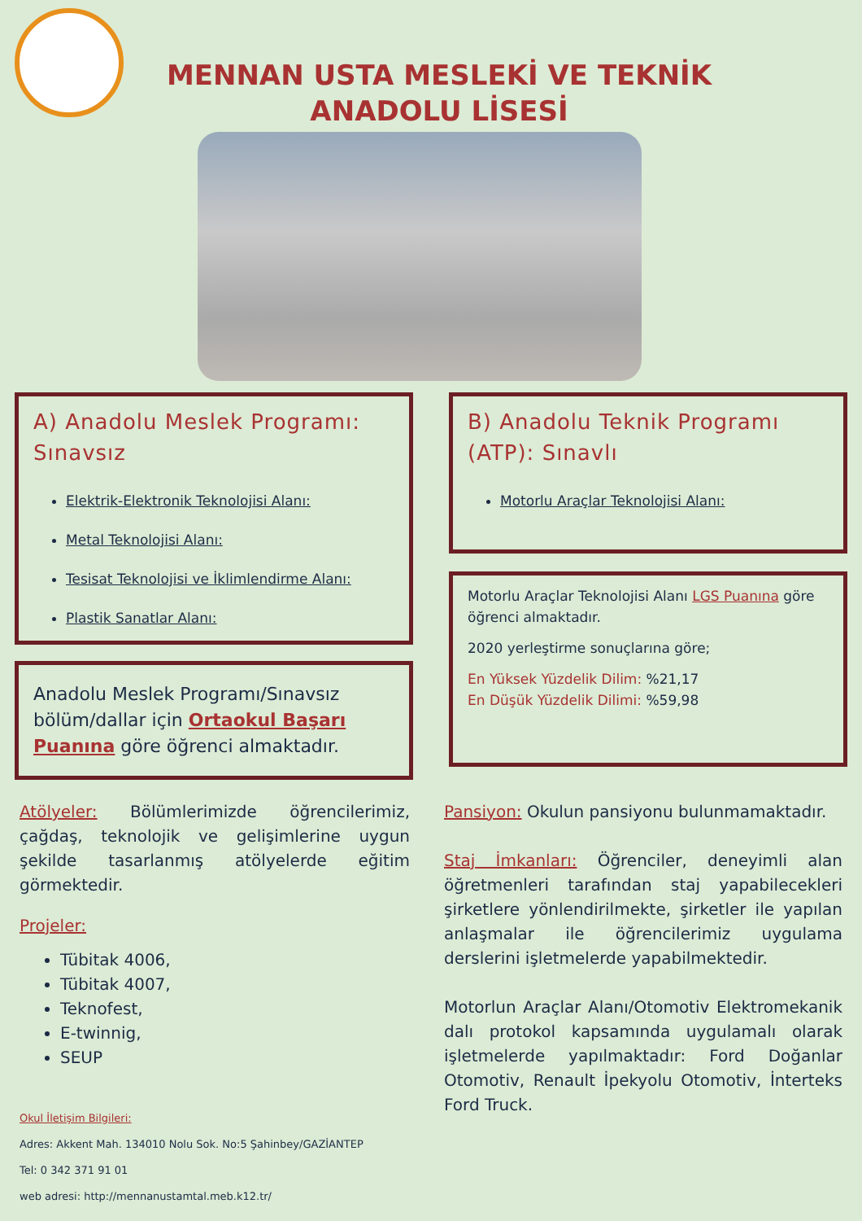MENNAN USTA MESLEKİ VE TEKNİK ANADOLU LİSESİ
A) Anadolu Meslek Programı: Sınavsız
Elektrik-Elektronik Teknolojisi Alanı:
Metal Teknolojisi Alanı:
Tesisat Teknolojisi ve İklimlendirme Alanı:
Plastik Sanatlar Alanı:
Anadolu Meslek Programı/Sınavsız bölüm/dallar için Ortaokul Başarı Puanına göre öğrenci almaktadır.
B) Anadolu Teknik Programı (ATP): Sınavlı
Motorlu Araçlar Teknolojisi Alanı:
Motorlu Araçlar Teknolojisi Alanı LGS Puanına göre öğrenci almaktadır.
2020 yerleştirme sonuçlarına göre;
En Yüksek Yüzdelik Dilim: %21,17
En Düşük Yüzdelik Dilimi: %59,98
Atölyeler: Bölümlerimizde öğrencilerimiz, çağdaş, teknolojik ve gelişimlerine uygun şekilde tasarlanmış atölyelerde eğitim görmektedir.
Projeler:
Tübitak 4006,
Tübitak 4007,
Teknofest,
E-twinnig,
SEUP
Okul İletişim Bilgileri:
Adres: Akkent Mah. 134010 Nolu Sok. No:5 Şahinbey/GAZİANTEP
Tel: 0 342 371 91 01
web adresi: http://mennanustamtal.meb.k12.tr/
Pansiyon: Okulun pansiyonu bulunmamaktadır.
Staj İmkanları: Öğrenciler, deneyimli alan öğretmenleri tarafından staj yapabilecekleri şirketlere yönlendirilmekte, şirketler ile yapılan anlaşmalar ile öğrencilerimiz uygulama derslerini işletmelerde yapabilmektedir.
Motorlun Araçlar Alanı/Otomotiv Elektromekanik dalı protokol kapsamında uygulamalı olarak işletmelerde yapılmaktadır: Ford Doğanlar Otomotiv, Renault İpekyolu Otomotiv, İnterteks Ford Truck.